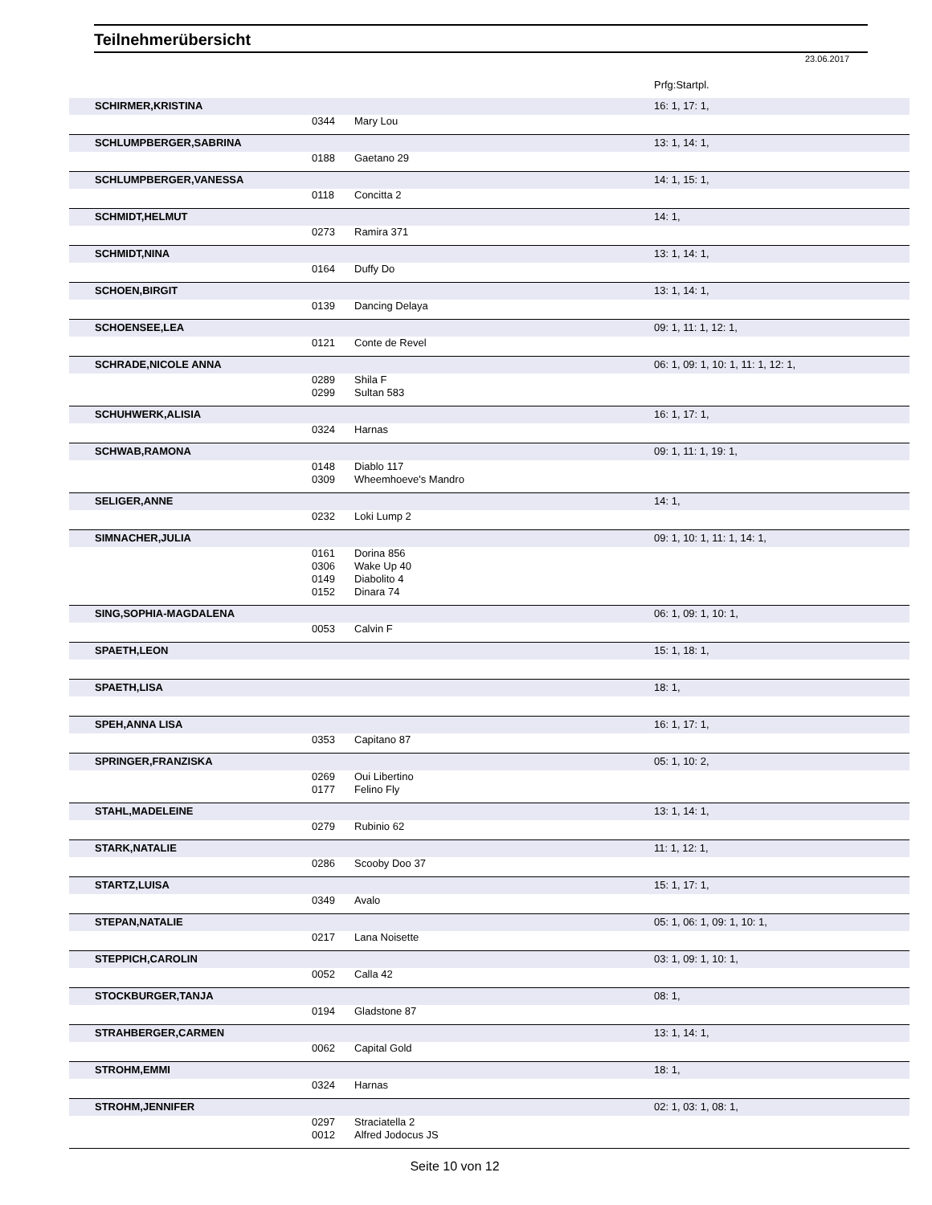Teilnehmerübersicht
23.06.2017
| | | | Prfg:Startpl. |
| SCHIRMER,KRISTINA | | | 16: 1, 17: 1, |
| | 0344 | Mary Lou | |
| SCHLUMPBERGER,SABRINA | | | 13: 1, 14: 1, |
| | 0188 | Gaetano 29 | |
| SCHLUMPBERGER,VANESSA | | | 14: 1, 15: 1, |
| | 0118 | Concitta 2 | |
| SCHMIDT,HELMUT | | | 14: 1, |
| | 0273 | Ramira 371 | |
| SCHMIDT,NINA | | | 13: 1, 14: 1, |
| | 0164 | Duffy Do | |
| SCHOEN,BIRGIT | | | 13: 1, 14: 1, |
| | 0139 | Dancing Delaya | |
| SCHOENSEE,LEA | | | 09: 1, 11: 1, 12: 1, |
| | 0121 | Conte de Revel | |
| SCHRADE,NICOLE ANNA | | | 06: 1, 09: 1, 10: 1, 11: 1, 12: 1, |
| | 0289 | Shila F | |
| | 0299 | Sultan 583 | |
| SCHUHWERK,ALISIA | | | 16: 1, 17: 1, |
| | 0324 | Harnas | |
| SCHWAB,RAMONA | | | 09: 1, 11: 1, 19: 1, |
| | 0148 | Diablo 117 | |
| | 0309 | Wheemhoeve's Mandro | |
| SELIGER,ANNE | | | 14: 1, |
| | 0232 | Loki Lump 2 | |
| SIMNACHER,JULIA | | | 09: 1, 10: 1, 11: 1, 14: 1, |
| | 0161 | Dorina 856 | |
| | 0306 | Wake Up 40 | |
| | 0149 | Diabolito 4 | |
| | 0152 | Dinara 74 | |
| SING,SOPHIA-MAGDALENA | | | 06: 1, 09: 1, 10: 1, |
| | 0053 | Calvin F | |
| SPAETH,LEON | | | 15: 1, 18: 1, |
| SPAETH,LISA | | | 18: 1, |
| SPEH,ANNA LISA | | | 16: 1, 17: 1, |
| | 0353 | Capitano 87 | |
| SPRINGER,FRANZISKA | | | 05: 1, 10: 2, |
| | 0269 | Oui Libertino | |
| | 0177 | Felino Fly | |
| STAHL,MADELEINE | | | 13: 1, 14: 1, |
| | 0279 | Rubinio 62 | |
| STARK,NATALIE | | | 11: 1, 12: 1, |
| | 0286 | Scooby Doo 37 | |
| STARTZ,LUISA | | | 15: 1, 17: 1, |
| | 0349 | Avalo | |
| STEPAN,NATALIE | | | 05: 1, 06: 1, 09: 1, 10: 1, |
| | 0217 | Lana Noisette | |
| STEPPICH,CAROLIN | | | 03: 1, 09: 1, 10: 1, |
| | 0052 | Calla 42 | |
| STOCKBURGER,TANJA | | | 08: 1, |
| | 0194 | Gladstone 87 | |
| STRAHBERGER,CARMEN | | | 13: 1, 14: 1, |
| | 0062 | Capital Gold | |
| STROHM,EMMI | | | 18: 1, |
| | 0324 | Harnas | |
| STROHM,JENNIFER | | | 02: 1, 03: 1, 08: 1, |
| | 0297 | Straciatella 2 | |
| | 0012 | Alfred Jodocus JS | |
Seite 10 von 12